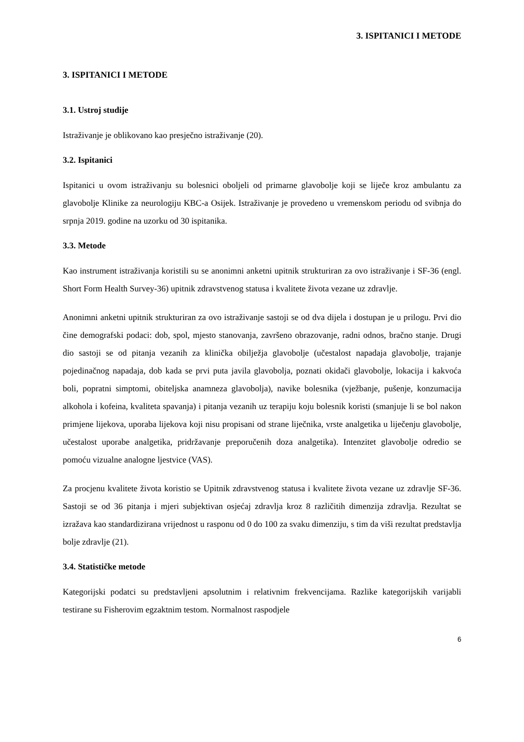3. ISPITANICI I METODE
3. ISPITANICI I METODE
3.1. Ustroj studije
Istraživanje je oblikovano kao presječno istraživanje (20).
3.2. Ispitanici
Ispitanici u ovom istraživanju su bolesnici oboljeli od primarne glavobolje koji se liječe kroz ambulantu za glavobolje Klinike za neurologiju KBC-a Osijek. Istraživanje je provedeno u vremenskom periodu od svibnja do srpnja 2019. godine na uzorku od 30 ispitanika.
3.3. Metode
Kao instrument istraživanja koristili su se anonimni anketni upitnik strukturiran za ovo istraživanje i SF-36 (engl. Short Form Health Survey-36) upitnik zdravstvenog statusa i kvalitete života vezane uz zdravlje.
Anonimni anketni upitnik strukturiran za ovo istraživanje sastoji se od dva dijela i dostupan je u prilogu. Prvi dio čine demografski podaci: dob, spol, mjesto stanovanja, završeno obrazovanje, radni odnos, bračno stanje. Drugi dio sastoji se od pitanja vezanih za klinička obilježja glavobolje (učestalost napadaja glavobolje, trajanje pojedinačnog napadaja, dob kada se prvi puta javila glavobolja, poznati okidači glavobolje, lokacija i kakvoća boli, popratni simptomi, obiteljska anamneza glavobolja), navike bolesnika (vježbanje, pušenje, konzumacija alkohola i kofeina, kvaliteta spavanja) i pitanja vezanih uz terapiju koju bolesnik koristi (smanjuje li se bol nakon primjene lijekova, uporaba lijekova koji nisu propisani od strane liječnika, vrste analgetika u liječenju glavobolje, učestalost uporabe analgetika, pridržavanje preporučenih doza analgetika). Intenzitet glavobolje odredio se pomoću vizualne analogne ljestvice (VAS).
Za procjenu kvalitete života koristio se Upitnik zdravstvenog statusa i kvalitete života vezane uz zdravlje SF-36. Sastoji se od 36 pitanja i mjeri subjektivan osjećaj zdravlja kroz 8 različitih dimenzija zdravlja. Rezultat se izražava kao standardizirana vrijednost u rasponu od 0 do 100 za svaku dimenziju, s tim da viši rezultat predstavlja bolje zdravlje (21).
3.4. Statističke metode
Kategorijski podatci su predstavljeni apsolutnim i relativnim frekvencijama. Razlike kategorijskih varijabli testirane su Fisherovim egzaktnim testom. Normalnost raspodjele
6